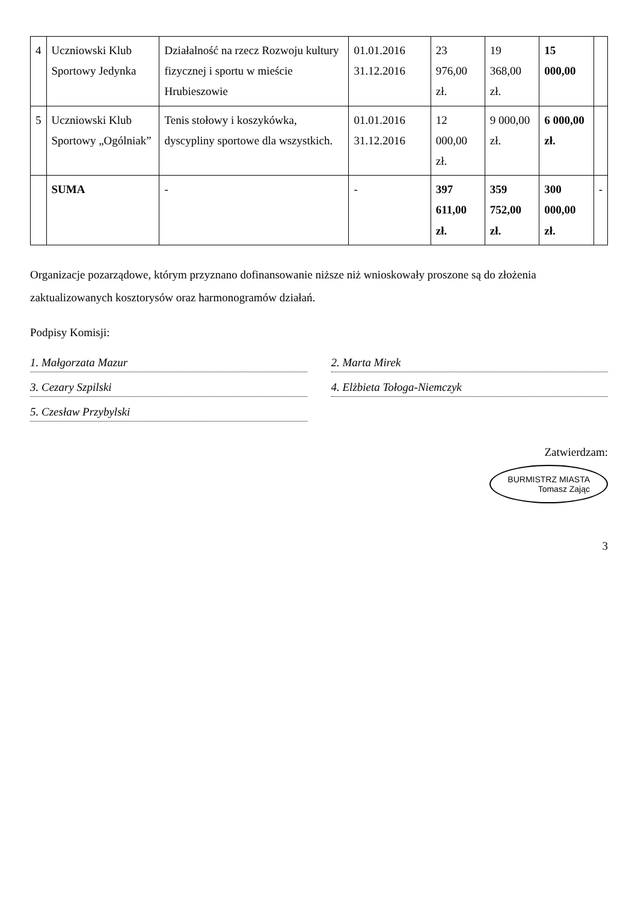| 4 | Uczniowski Klub Sportowy Jedynka | Działalność na rzecz Rozwoju kultury fizycznej i sportu w mieście Hrubieszowie | 01.01.2016 31.12.2016 | 23 976,00 zł. | 19 368,00 zł. | 15 000,00 | |
| 5 | Uczniowski Klub Sportowy „Ogólniak” | Tenis stołowy i koszykówka, dyscypliny sportowe dla wszystkich. | 01.01.2016 31.12.2016 | 12 000,00 zł. | 9 000,00 zł. | 6 000,00 zł. | |
| | SUMA | - | - | 397 611,00 zł. | 359 752,00 zł. | 300 000,00 zł. | - |
Organizacje pozarządowe, którym przyznano dofinansowanie niższe niż wnioskowały proszone są do złożenia zaktualizowanych kosztorysów oraz harmonogramów działań.
Podpisy Komisji:
1. Małgorzata Mazur 2. Marta Mirek
3. Cezary Szpilski 4. Elżbieta Tołoga-Niemczyk
5. Czesław Przybylski
Zatwierdzam:
BURMISTRZ MIASTA
Tomasz Zając
3